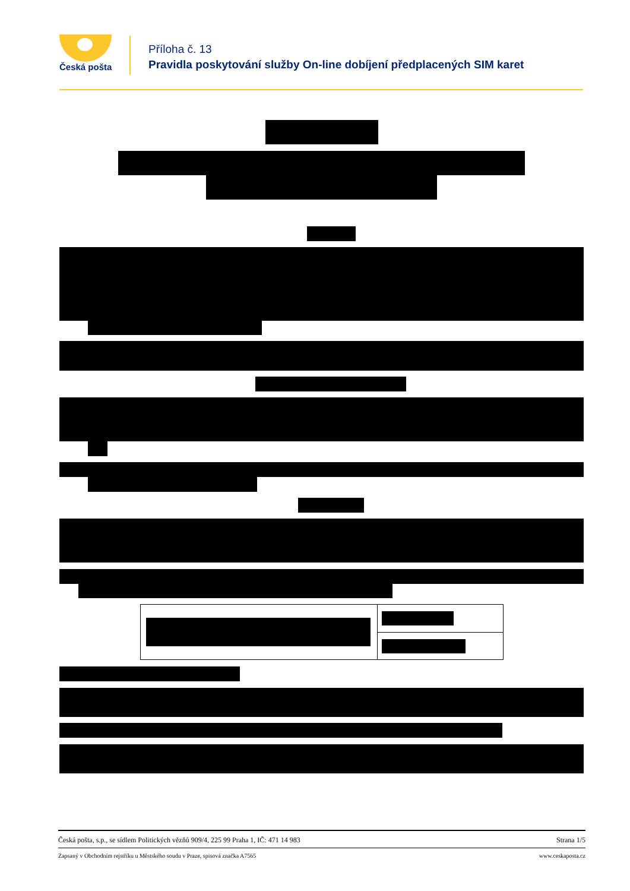Česká pošta
Příloha č. 13
Pravidla poskytování služby On-line dobíjení předplacených SIM karet
Česká pošta, s.p., se sídlem Politických vězňů 909/4, 225 99 Praha 1, IČ: 471 14 983 Strana 1/5
Zapsaný v Obchodním rejstříku u Městského soudu v Praze, spisová značka A7565 www.ceskaposta.cz